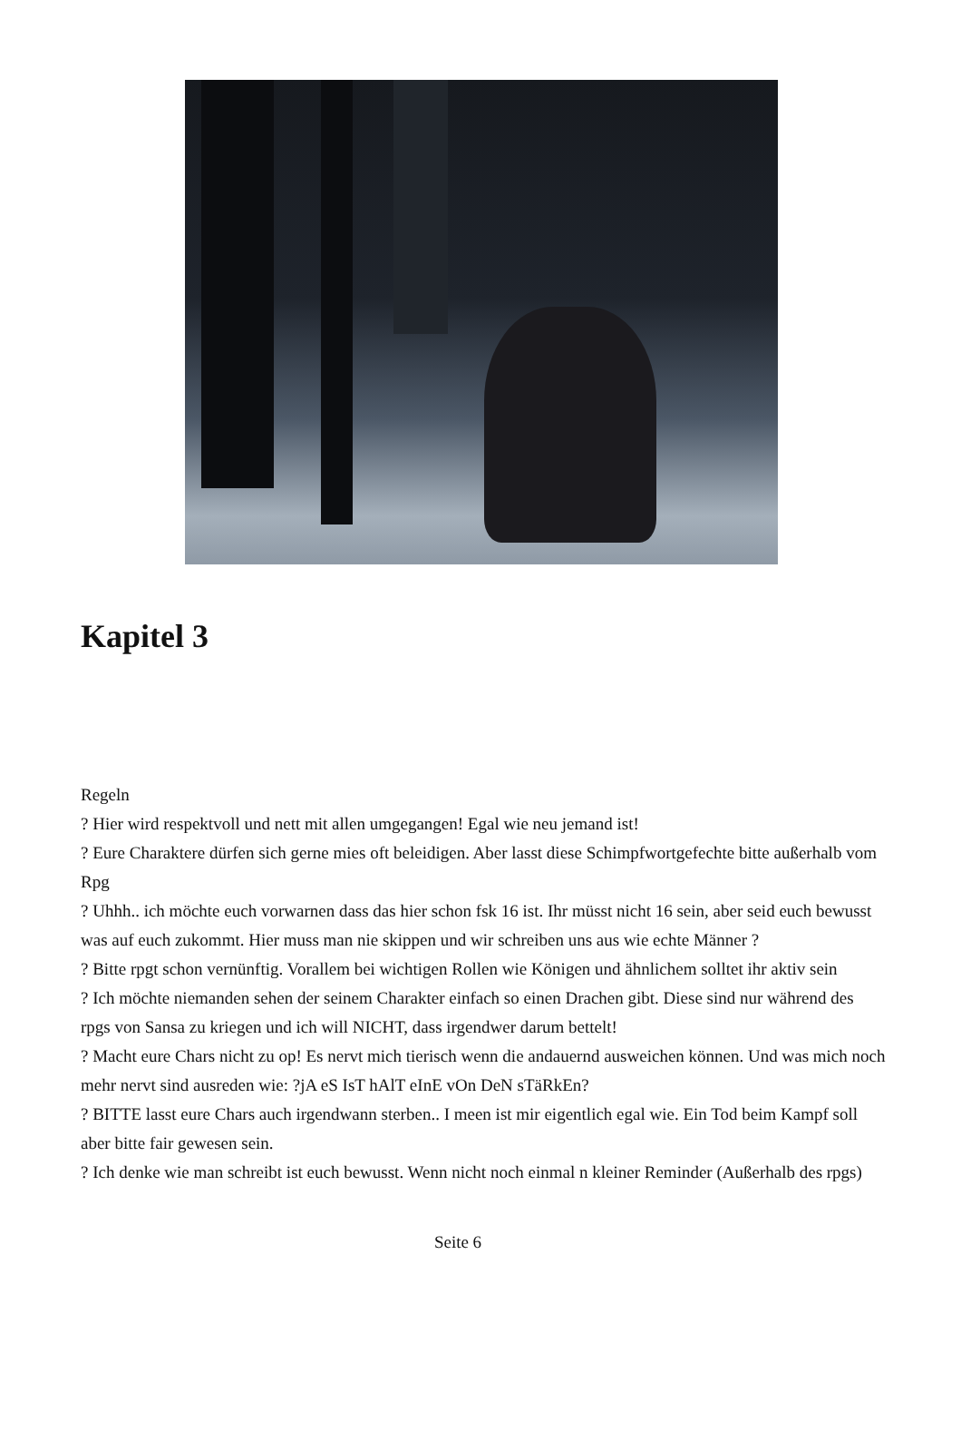Kapitel 3
Regeln
? Hier wird respektvoll und nett mit allen umgegangen! Egal wie neu jemand ist!
? Eure Charaktere dürfen sich gerne mies oft beleidigen. Aber lasst diese Schimpfwortgefechte bitte außerhalb vom Rpg
? Uhhh.. ich möchte euch vorwarnen dass das hier schon fsk 16 ist. Ihr müsst nicht 16 sein, aber seid euch bewusst was auf euch zukommt. Hier muss man nie skippen und wir schreiben uns aus wie echte Männer ?
? Bitte rpgt schon vernünftig. Vorallem bei wichtigen Rollen wie Königen und ähnlichem solltet ihr aktiv sein
? Ich möchte niemanden sehen der seinem Charakter einfach so einen Drachen gibt. Diese sind nur während des rpgs von Sansa zu kriegen und ich will NICHT, dass irgendwer darum bettelt!
? Macht eure Chars nicht zu op! Es nervt mich tierisch wenn die andauernd ausweichen können. Und was mich noch mehr nervt sind ausreden wie: ?jA eS IsT hAlT eInE vOn DeN sTäRkEn?
? BITTE lasst eure Chars auch irgendwann sterben.. I meen ist mir eigentlich egal wie. Ein Tod beim Kampf soll aber bitte fair gewesen sein.
? Ich denke wie man schreibt ist euch bewusst. Wenn nicht noch einmal n kleiner Reminder (Außerhalb des rpgs)
Seite 6